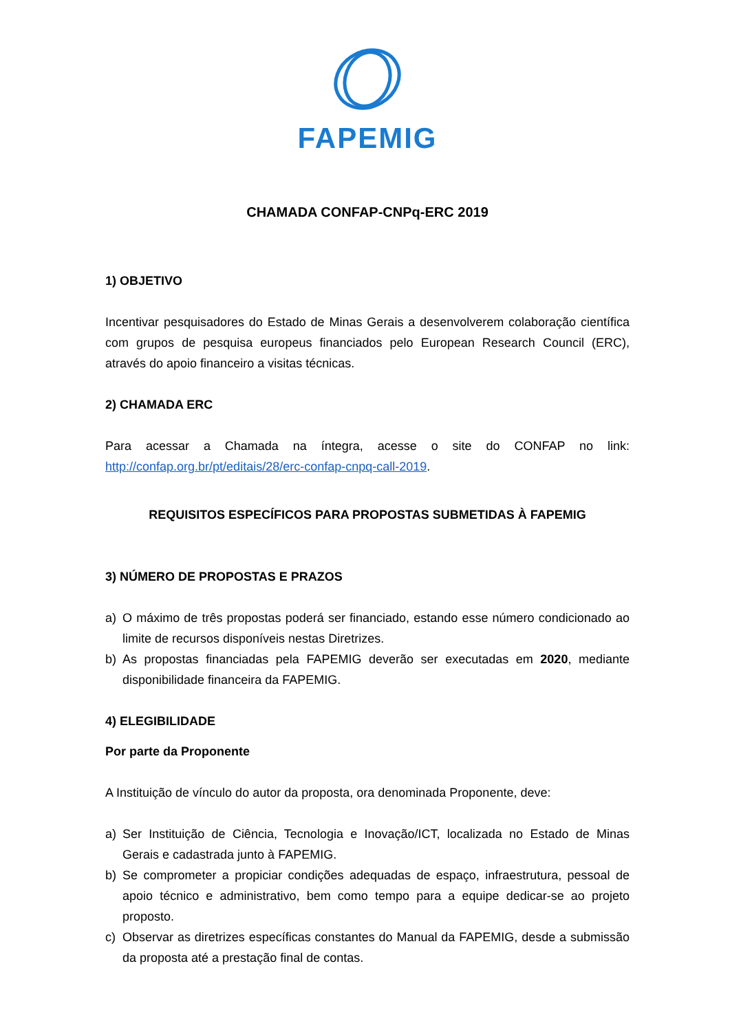FAPEMIG
CHAMADA CONFAP-CNPq-ERC 2019
1) OBJETIVO
Incentivar pesquisadores do Estado de Minas Gerais a desenvolverem colaboração científica com grupos de pesquisa europeus financiados pelo European Research Council (ERC), através do apoio financeiro a visitas técnicas.
2) CHAMADA ERC
Para acessar a Chamada na íntegra, acesse o site do CONFAP no link: http://confap.org.br/pt/editais/28/erc-confap-cnpq-call-2019.
REQUISITOS ESPECÍFICOS PARA PROPOSTAS SUBMETIDAS À FAPEMIG
3) NÚMERO DE PROPOSTAS E PRAZOS
a) O máximo de três propostas poderá ser financiado, estando esse número condicionado ao limite de recursos disponíveis nestas Diretrizes.
b) As propostas financiadas pela FAPEMIG deverão ser executadas em 2020, mediante disponibilidade financeira da FAPEMIG.
4) ELEGIBILIDADE
Por parte da Proponente
A Instituição de vínculo do autor da proposta, ora denominada Proponente, deve:
a) Ser Instituição de Ciência, Tecnologia e Inovação/ICT, localizada no Estado de Minas Gerais e cadastrada junto à FAPEMIG.
b) Se comprometer a propiciar condições adequadas de espaço, infraestrutura, pessoal de apoio técnico e administrativo, bem como tempo para a equipe dedicar-se ao projeto proposto.
c) Observar as diretrizes específicas constantes do Manual da FAPEMIG, desde a submissão da proposta até a prestação final de contas.